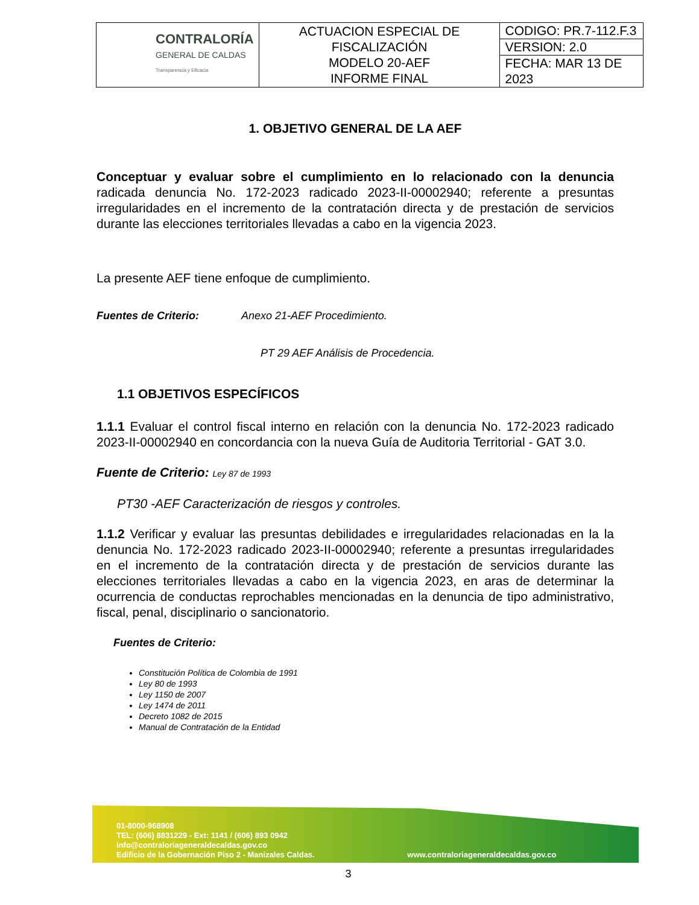| CONTRALORÍA GENERAL DE CALDAS Transparencia y Eficacia | ACTUACION ESPECIAL DE FISCALIZACIÓN MODELO 20-AEF INFORME FINAL | CODIGO: PR.7-112.F.3 |
| | | VERSION: 2.0 |
| | | FECHA: MAR 13 DE 2023 |
1. OBJETIVO GENERAL DE LA AEF
Conceptuar y evaluar sobre el cumplimiento en lo relacionado con la denuncia radicada denuncia No. 172-2023 radicado 2023-II-00002940; referente a presuntas irregularidades en el incremento de la contratación directa y de prestación de servicios durante las elecciones territoriales llevadas a cabo en la vigencia 2023.
La presente AEF tiene enfoque de cumplimiento.
Fuentes de Criterio: Anexo 21-AEF Procedimiento.
PT 29 AEF Análisis de Procedencia.
1.1 OBJETIVOS ESPECÍFICOS
1.1.1 Evaluar el control fiscal interno en relación con la denuncia No. 172-2023 radicado 2023-II-00002940 en concordancia con la nueva Guía de Auditoria Territorial - GAT 3.0.
Fuente de Criterio: Ley 87 de 1993
PT30 -AEF Caracterización de riesgos y controles.
1.1.2 Verificar y evaluar las presuntas debilidades e irregularidades relacionadas en la la denuncia No. 172-2023 radicado 2023-II-00002940; referente a presuntas irregularidades en el incremento de la contratación directa y de prestación de servicios durante las elecciones territoriales llevadas a cabo en la vigencia 2023, en aras de determinar la ocurrencia de conductas reprochables mencionadas en la denuncia de tipo administrativo, fiscal, penal, disciplinario o sancionatorio.
Fuentes de Criterio:
Constitución Política de Colombia de 1991
Ley 80 de 1993
Ley 1150 de 2007
Ley 1474 de 2011
Decreto 1082 de 2015
Manual de Contratación de la Entidad
01-8000-968908
TEL: (606) 8831229 - Ext: 1141 / (606) 893 0942
info@contraloriageneraldecaldas.gov.co
Edificio de la Gobernación Piso 2 - Manizales Caldas. www.contraloriageneraldecaldas.gov.co
3